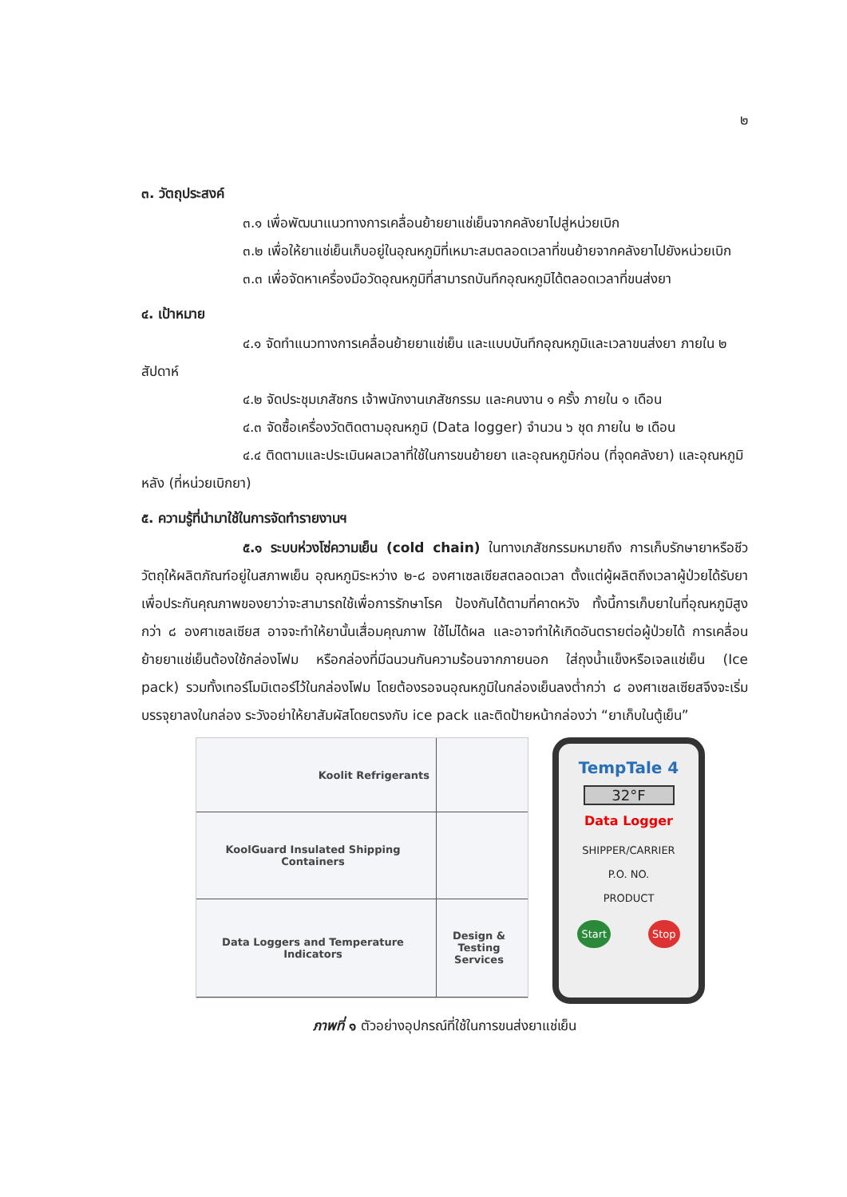๒
๓. วัตถุประสงค์
๓.๑ เพื่อพัฒนาแนวทางการเคลื่อนย้ายยาแช่เย็นจากคลังยาไปสู่หน่วยเบิก
๓.๒ เพื่อให้ยาแช่เย็นเก็บอยู่ในอุณหภูมิที่เหมาะสมตลอดเวลาที่ขนย้ายจากคลังยาไปยังหน่วยเบิก
๓.๓ เพื่อจัดหาเครื่องมือวัดอุณหภูมิที่สามารถบันทึกอุณหภูมิได้ตลอดเวลาที่ขนส่งยา
๔. เป้าหมาย
๔.๑ จัดทำแนวทางการเคลื่อนย้ายยาแช่เย็น และแบบบันทึกอุณหภูมิและเวลาขนส่งยา ภายใน ๒ สัปดาห์
๔.๒ จัดประชุมเภสัชกร เจ้าพนักงานเภสัชกรรม และคนงาน ๑ ครั้ง ภายใน ๑ เดือน
๔.๓ จัดซื้อเครื่องวัดติดตามอุณหภูมิ (Data logger) จำนวน ๖ ชุด ภายใน ๒ เดือน
๔.๔ ติดตามและประเมินผลเวลาที่ใช้ในการขนย้ายยา และอุณหภูมิก่อน (ที่จุดคลังยา) และอุณหภูมิหลัง (ที่หน่วยเบิกยา)
๕. ความรู้ที่นำมาใช้ในการจัดทำรายงานฯ
๕.๑ ระบบห่วงโซ่ความเย็น (cold chain) ในทางเภสัชกรรมหมายถึง การเก็บรักษายาหรือชีววัตถุให้ผลิตภัณฑ์อยู่ในสภาพเย็น อุณหภูมิระหว่าง ๒-๘ องศาเซลเซียสตลอดเวลา ตั้งแต่ผู้ผลิตถึงเวลาผู้ป่วยได้รับยา เพื่อประกันคุณภาพของยาว่าจะสามารถใช้เพื่อการรักษาโรค ป้องกันได้ตามที่คาดหวัง ทั้งนี้การเก็บยาในที่อุณหภูมิสูงกว่า ๘ องศาเซลเซียส อาจจะทำให้ยานั้นเสื่อมคุณภาพ ใช้ไม่ได้ผล และอาจทำให้เกิดอันตรายต่อผู้ป่วยได้ การเคลื่อนย้ายยาแช่เย็นต้องใช้กล่องโฟม หรือกล่องที่มีฉนวนกันความร้อนจากภายนอก ใส่ถุงน้ำแข็งหรือเจลแช่เย็น (Ice pack) รวมทั้งเทอร์โมมิเตอร์ไว้ในกล่องโฟม โดยต้องรอจนอุณหภูมิในกล่องเย็นลงต่ำกว่า ๘ องศาเซลเซียสจึงจะเริ่มบรรจุยาลงในกล่อง ระวังอย่าให้ยาสัมผัสโดยตรงกับ ice pack และติดป้ายหน้ากล่องว่า “ยาเก็บในตู้เย็น”
Koolit Refrigerants
KoolGuard Insulated Shipping Containers
Data Loggers and Temperature Indicators
Design & Testing Services
TempTale 4
32°F
Data Logger
SHIPPER/CARRIER
P.O. NO.
PRODUCT
Start Stop
ภาพที่ ๑ ตัวอย่างอุปกรณ์ที่ใช้ในการขนส่งยาแช่เย็น